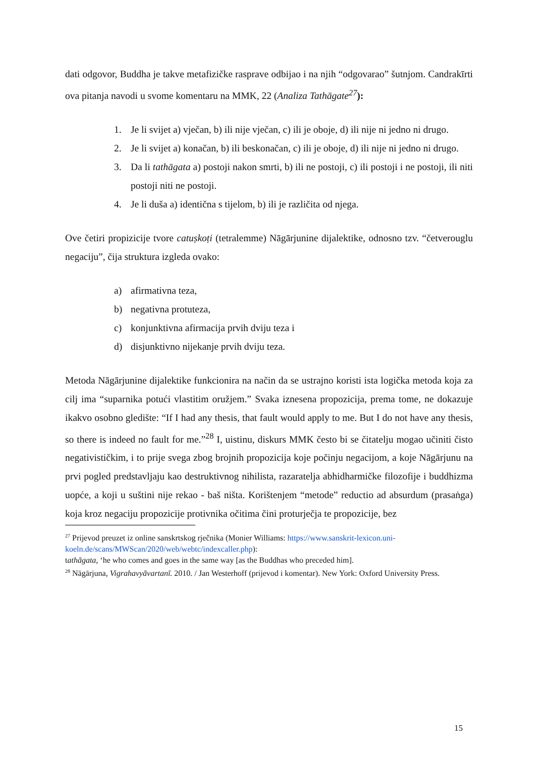dati odgovor, Buddha je takve metafizičke rasprave odbijao i na njih “odgovarao” šutnjom. Candrakīrti ova pitanja navodi u svome komentaru na MMK, 22 (Analiza Tathāgate<sup>27</sup>):
1. Je li svijet a) vječan, b) ili nije vječan, c) ili je oboje, d) ili nije ni jedno ni drugo.
2. Je li svijet a) konačan, b) ili beskonačan, c) ili je oboje, d) ili nije ni jedno ni drugo.
3. Da li tathāgata a) postoji nakon smrti, b) ili ne postoji, c) ili postoji i ne postoji, ili niti postoji niti ne postoji.
4. Je li duša a) identična s tijelom, b) ili je različita od njega.
Ove četiri propizicije tvore catuṣkoṭi (tetralemme) Nāgārjunine dijalektike, odnosno tzv. “četverouglu negaciju”, čija struktura izgleda ovako:
a) afirmativna teza,
b) negativna protuteza,
c) konjunktivna afirmacija prvih dviju teza i
d) disjunktivno nijekanje prvih dviju teza.
Metoda Nāgārjunine dijalektike funkcionira na način da se ustrajno koristi ista logička metoda koja za cilj ima “suparnika potući vlastitim oružjem.” Svaka iznesena propozicija, prema tome, ne dokazuje ikakvo osobno gledište: “If I had any thesis, that fault would apply to me. But I do not have any thesis, so there is indeed no fault for me.”<sup>28</sup> I, uistinu, diskurs MMK često bi se čitatelju mogao učiniti čisto negativističkim, i to prije svega zbog brojnih propozicija koje počinju negacijom, a koje Nāgārjunu na prvi pogled predstavljaju kao destruktivnog nihilista, razaratelja abhidharmičke filozofije i buddhizma uopće, a koji u suštini nije rekao - baš ništa. Korištenjem “metode” reductio ad absurdum (prasaṅga) koja kroz negaciju propozicije protivnika očitima čini proturječja te propozicije, bez
<sup>27</sup> Prijevod preuzet iz online sanskrtskog rječnika (Monier Williams: https://www.sanskrit-lexicon.uni-koeln.de/scans/MWScan/2020/web/webtc/indexcaller.php):
tathāgata, ‘he who comes and goes in the same way [as the Buddhas who preceded him].
<sup>28</sup> Nāgārjuna, Vigrahavyāvartanī. 2010. / Jan Westerhoff (prijevod i komentar). New York: Oxford University Press.
15